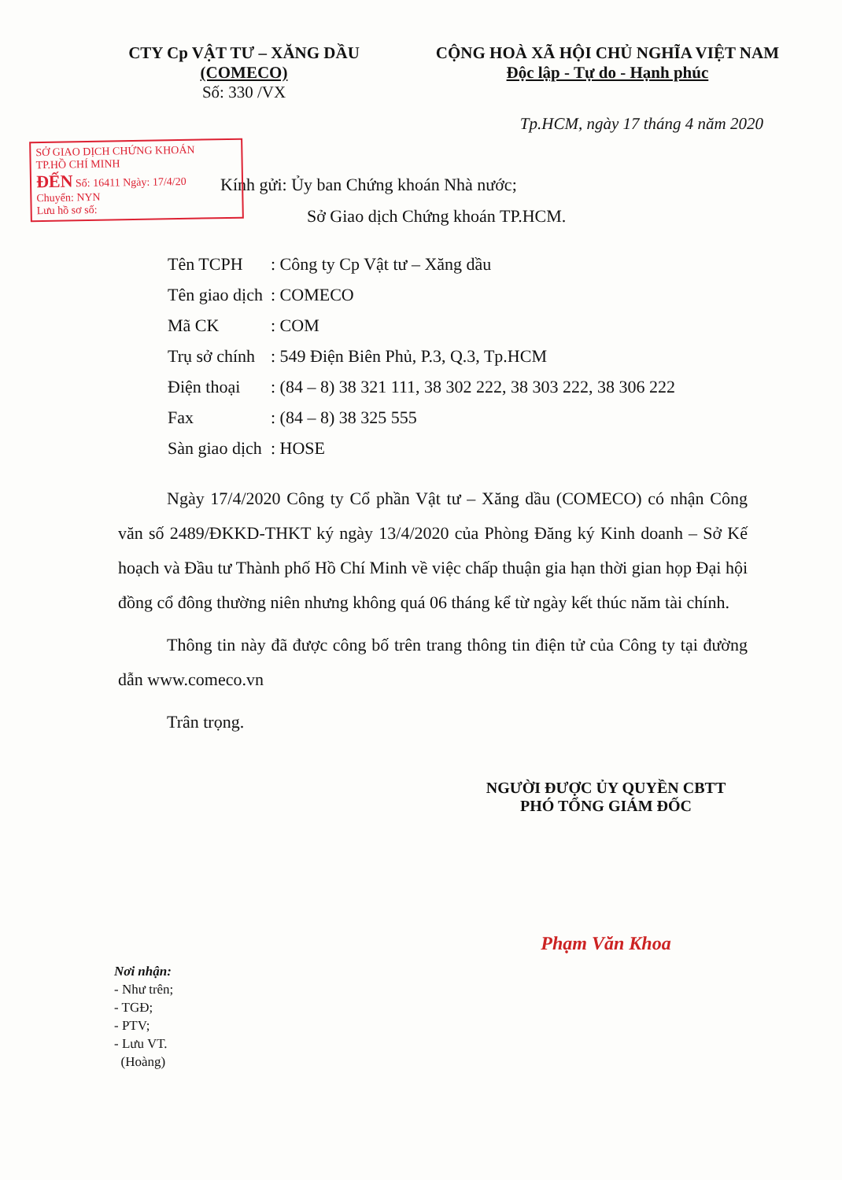CTY Cp VẬT TƯ – XĂNG DẦU
(COMECO)
Số: 330 /VX
CỘNG HOÀ XÃ HỘI CHỦ NGHĨA VIỆT NAM
Độc lập - Tự do - Hạnh phúc
Tp.HCM, ngày 17 tháng 4 năm 2020
SỞ GIAO DỊCH CHỨNG KHOÁN
TP.HỒ CHÍ MINH
ĐẾN Số: 16411 Ngày: 17/4/20
Chuyển: NYN
Lưu hồ sơ số:
Kính gửi: Ủy ban Chứng khoán Nhà nước;
Sở Giao dịch Chứng khoán TP.HCM.
| Tên TCPH | : Công ty Cp Vật tư – Xăng dầu |
| Tên giao dịch | : COMECO |
| Mã CK | : COM |
| Trụ sở chính | : 549 Điện Biên Phủ, P.3, Q.3, Tp.HCM |
| Điện thoại | : (84 – 8) 38 321 111, 38 302 222, 38 303 222, 38 306 222 |
| Fax | : (84 – 8) 38 325 555 |
| Sàn giao dịch | : HOSE |
Ngày 17/4/2020 Công ty Cổ phần Vật tư – Xăng dầu (COMECO) có nhận Công văn số 2489/ĐKKD-THKT ký ngày 13/4/2020 của Phòng Đăng ký Kinh doanh – Sở Kế hoạch và Đầu tư Thành phố Hồ Chí Minh về việc chấp thuận gia hạn thời gian họp Đại hội đồng cổ đông thường niên nhưng không quá 06 tháng kể từ ngày kết thúc năm tài chính.
Thông tin này đã được công bố trên trang thông tin điện tử của Công ty tại đường dẫn www.comeco.vn
Trân trọng.
NGƯỜI ĐƯỢC ỦY QUYỀN CBTT
PHÓ TỔNG GIÁM ĐỐC
Phạm Văn Khoa
Nơi nhận:
- Như trên;
- TGĐ;
- PTV;
- Lưu VT.
(Hoàng)